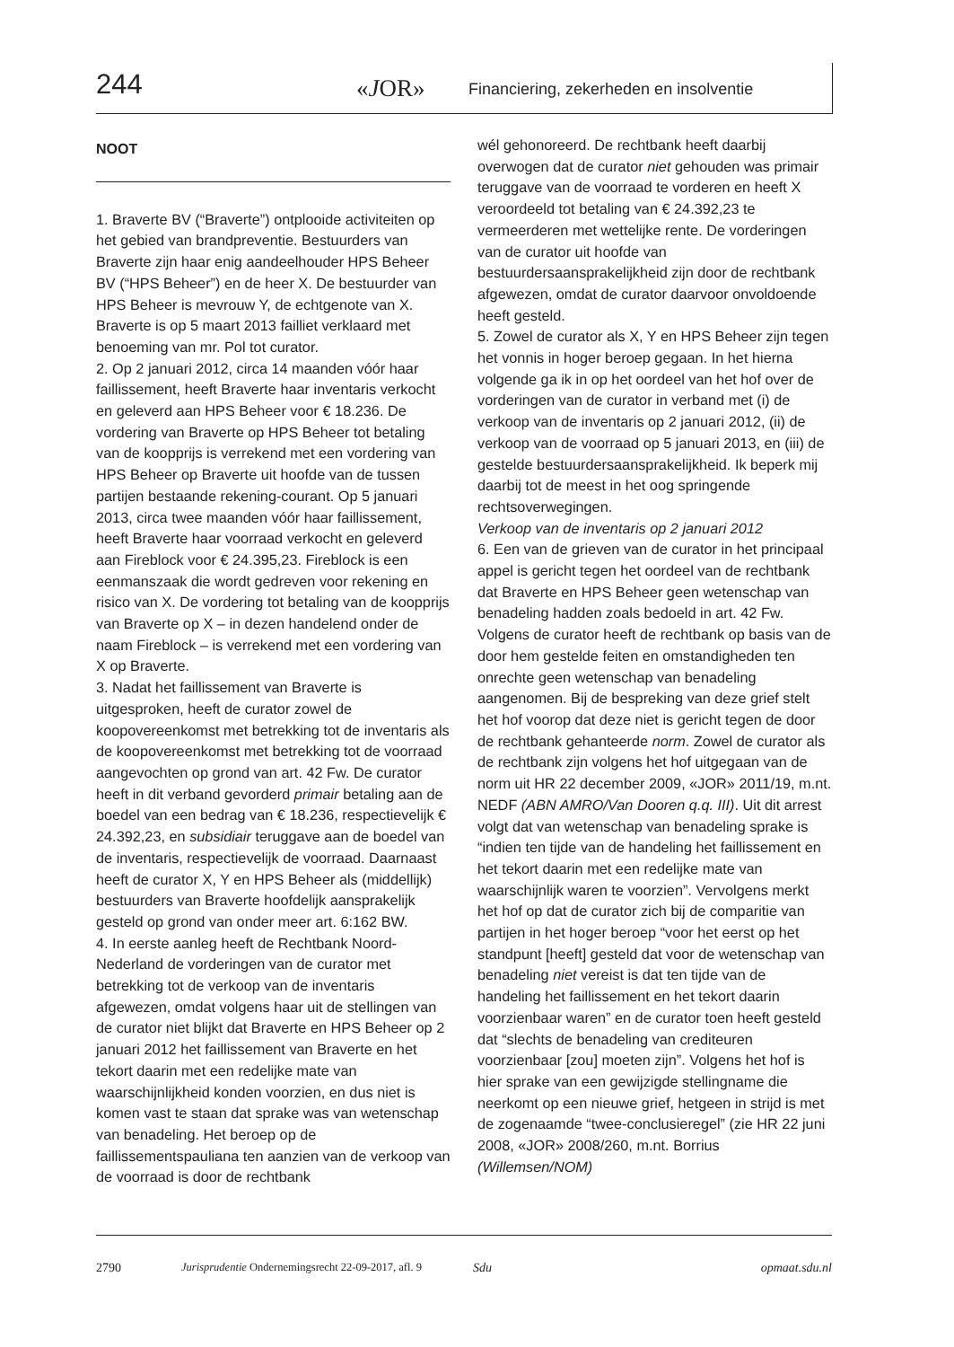244 «JOR» Financiering, zekerheden en insolventie
NOOT
1. Braverte BV (“Braverte”) ontplooide activiteiten op het gebied van brandpreventie. Bestuurders van Braverte zijn haar enig aandeelhouder HPS Beheer BV (“HPS Beheer”) en de heer X. De bestuurder van HPS Beheer is mevrouw Y, de echtgenote van X. Braverte is op 5 maart 2013 failliet verklaard met benoeming van mr. Pol tot curator.
2. Op 2 januari 2012, circa 14 maanden vóór haar faillissement, heeft Braverte haar inventaris verkocht en geleverd aan HPS Beheer voor € 18.236. De vordering van Braverte op HPS Beheer tot betaling van de koopprijs is verrekend met een vordering van HPS Beheer op Braverte uit hoofde van de tussen partijen bestaande rekening-courant. Op 5 januari 2013, circa twee maanden vóór haar faillissement, heeft Braverte haar voorraad verkocht en geleverd aan Fireblock voor € 24.395,23. Fireblock is een eenmanszaak die wordt gedreven voor rekening en risico van X. De vordering tot betaling van de koopprijs van Braverte op X – in dezen handelend onder de naam Fireblock – is verrekend met een vordering van X op Braverte.
3. Nadat het faillissement van Braverte is uitgesproken, heeft de curator zowel de koopovereenkomst met betrekking tot de inventaris als de koopovereenkomst met betrekking tot de voorraad aangevochten op grond van art. 42 Fw. De curator heeft in dit verband gevorderd primair betaling aan de boedel van een bedrag van € 18.236, respectievelijk € 24.392,23, en subsidiair teruggave aan de boedel van de inventaris, respectievelijk de voorraad. Daarnaast heeft de curator X, Y en HPS Beheer als (middellijk) bestuurders van Braverte hoofdelijk aansprakelijk gesteld op grond van onder meer art. 6:162 BW.
4. In eerste aanleg heeft de Rechtbank Noord-Nederland de vorderingen van de curator met betrekking tot de verkoop van de inventaris afgewezen, omdat volgens haar uit de stellingen van de curator niet blijkt dat Braverte en HPS Beheer op 2 januari 2012 het faillissement van Braverte en het tekort daarin met een redelijke mate van waarschijnlijkheid konden voorzien, en dus niet is komen vast te staan dat sprake was van wetenschap van benadeling. Het beroep op de faillissementspauliana ten aanzien van de verkoop van de voorraad is door de rechtbank
wél gehonoreerd. De rechtbank heeft daarbij overwogen dat de curator niet gehouden was primair teruggave van de voorraad te vorderen en heeft X veroordeeld tot betaling van € 24.392,23 te vermeerderen met wettelijke rente. De vorderingen van de curator uit hoofde van bestuurdersaansprakelijkheid zijn door de rechtbank afgewezen, omdat de curator daarvoor onvoldoende heeft gesteld.
5. Zowel de curator als X, Y en HPS Beheer zijn tegen het vonnis in hoger beroep gegaan. In het hierna volgende ga ik in op het oordeel van het hof over de vorderingen van de curator in verband met (i) de verkoop van de inventaris op 2 januari 2012, (ii) de verkoop van de voorraad op 5 januari 2013, en (iii) de gestelde bestuurdersaansprakelijkheid. Ik beperk mij daarbij tot de meest in het oog springende rechtsoverwegingen.
Verkoop van de inventaris op 2 januari 2012
6. Een van de grieven van de curator in het principaal appel is gericht tegen het oordeel van de rechtbank dat Braverte en HPS Beheer geen wetenschap van benadeling hadden zoals bedoeld in art. 42 Fw. Volgens de curator heeft de rechtbank op basis van de door hem gestelde feiten en omstandigheden ten onrechte geen wetenschap van benadeling aangenomen. Bij de bespreking van deze grief stelt het hof voorop dat deze niet is gericht tegen de door de rechtbank gehanteerde norm. Zowel de curator als de rechtbank zijn volgens het hof uitgegaan van de norm uit HR 22 december 2009, «JOR» 2011/19, m.nt. NEDF (ABN AMRO/Van Dooren q.q. III). Uit dit arrest volgt dat van wetenschap van benadeling sprake is “indien ten tijde van de handeling het faillissement en het tekort daarin met een redelijke mate van waarschijnlijk waren te voorzien”. Vervolgens merkt het hof op dat de curator zich bij de comparitie van partijen in het hoger beroep “voor het eerst op het standpunt [heeft] gesteld dat voor de wetenschap van benadeling niet vereist is dat ten tijde van de handeling het faillissement en het tekort daarin voorzienbaar waren” en de curator toen heeft gesteld dat “slechts de benadeling van crediteuren voorzienbaar [zou] moeten zijn”. Volgens het hof is hier sprake van een gewijzigde stellingname die neerkomt op een nieuwe grief, hetgeen in strijd is met de zogenaamde “twee-conclusieregel” (zie HR 22 juni 2008, «JOR» 2008/260, m.nt. Borrius (Willemsen/NOM)
2790 Jurisprudentie Ondernemingsrecht 22-09-2017, afl. 9 Sdu opmaat.sdu.nl